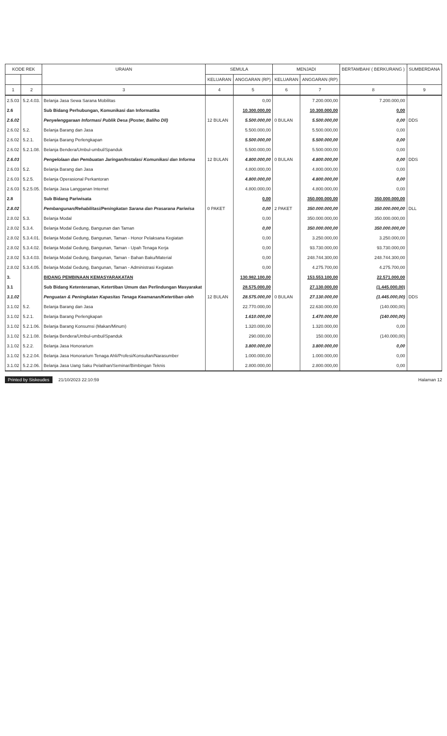| KODE REK | | URAIAN | SEMULA | | MENJADI | | BERTAMBAH/ ( BERKURANG ) | SUMBERDANA |
| --- | --- | --- | --- | --- | --- | --- | --- | --- |
| | | | KELUARAN | ANGGARAN (RP) | KELUARAN | ANGGARAN (RP) | | |
| 1 | 2 | 3 | 4 | 5 | 6 | 7 | 8 | 9 |
| 2.5.03 | 5.2.4.03. | Belanja Jasa Sewa Sarana Mobilitas | | 0,00 | | 7.200.000,00 | 7.200.000,00 | |
| 2.6 | | Sub Bidang Perhubungan, Komunikasi dan Informatika | | 10.300.000,00 | | 10.300.000,00 | 0,00 | |
| 2.6.02 | | Penyelenggaraan Informasi Publik Desa (Poster, Baliho Dll) | 12 BULAN | 5.500.000,00 | 0 BULAN | 5.500.000,00 | 0,00 | DDS |
| 2.6.02 | 5.2. | Belanja Barang dan Jasa | | 5.500.000,00 | | 5.500.000,00 | 0,00 | |
| 2.6.02 | 5.2.1. | Belanja Barang Perlengkapan | | 5.500.000,00 | | 5.500.000,00 | 0,00 | |
| 2.6.02 | 5.2.1.08. | Belanja Bendera/Umbul-umbul/Spanduk | | 5.500.000,00 | | 5.500.000,00 | 0,00 | |
| 2.6.03 | | Pengelolaan dan Pembuatan Jaringan/Instalasi Komunikasi dan Informa | 12 BULAN | 4.800.000,00 | 0 BULAN | 4.800.000,00 | 0,00 | DDS |
| 2.6.03 | 5.2. | Belanja Barang dan Jasa | | 4.800.000,00 | | 4.800.000,00 | 0,00 | |
| 2.6.03 | 5.2.5. | Belanja Operasional Perkantoran | | 4.800.000,00 | | 4.800.000,00 | 0,00 | |
| 2.6.03 | 5.2.5.05. | Belanja Jasa Langganan Internet | | 4.800.000,00 | | 4.800.000,00 | 0,00 | |
| 2.8 | | Sub Bidang Pariwisata | | 0,00 | | 350.000.000,00 | 350.000.000,00 | |
| 2.8.02 | | Pembangunan/Rehabilitasi/Peningkatan Sarana dan Prasarana Pariwisa | 0 PAKET | 0,00 | 2 PAKET | 350.000.000,00 | 350.000.000,00 | DLL |
| 2.8.02 | 5.3. | Belanja Modal | | 0,00 | | 350.000.000,00 | 350.000.000,00 | |
| 2.8.02 | 5.3.4. | Belanja Modal Gedung, Bangunan dan Taman | | 0,00 | | 350.000.000,00 | 350.000.000,00 | |
| 2.8.02 | 5.3.4.01. | Belanja Modal Gedung, Bangunan, Taman - Honor Pelaksana Kegiatan | | 0,00 | | 3.250.000,00 | 3.250.000,00 | |
| 2.8.02 | 5.3.4.02. | Belanja Modal Gedung, Bangunan, Taman - Upah Tenaga Kerja | | 0,00 | | 93.730.000,00 | 93.730.000,00 | |
| 2.8.02 | 5.3.4.03. | Belanja Modal Gedung, Bangunan, Taman - Bahan Baku/Material | | 0,00 | | 248.744.300,00 | 248.744.300,00 | |
| 2.8.02 | 5.3.4.05. | Belanja Modal Gedung, Bangunan, Taman - Administrasi Kegiatan | | 0,00 | | 4.275.700,00 | 4.275.700,00 | |
| 3. | | BIDANG PEMBINAAN KEMASYARAKATAN | | 130.982.100,00 | | 153.553.100,00 | 22.571.000,00 | |
| 3.1 | | Sub Bidang Ketenteraman, Ketertiban Umum dan Perlindungan Masyarakat | | 28.575.000,00 | | 27.130.000,00 | (1.445.000,00) | |
| 3.1.02 | | Penguatan & Peningkatan Kapasitas Tenaga Keamanan/Ketertiban oleh | 12 BULAN | 28.575.000,00 | 0 BULAN | 27.130.000,00 | (1.445.000,00) | DDS |
| 3.1.02 | 5.2. | Belanja Barang dan Jasa | | 22.770.000,00 | | 22.630.000,00 | (140.000,00) | |
| 3.1.02 | 5.2.1. | Belanja Barang Perlengkapan | | 1.610.000,00 | | 1.470.000,00 | (140.000,00) | |
| 3.1.02 | 5.2.1.06. | Belanja Barang Konsumsi (Makan/Minum) | | 1.320.000,00 | | 1.320.000,00 | 0,00 | |
| 3.1.02 | 5.2.1.08. | Belanja Bendera/Umbul-umbul/Spanduk | | 290.000,00 | | 150.000,00 | (140.000,00) | |
| 3.1.02 | 5.2.2. | Belanja Jasa Honorarium | | 3.800.000,00 | | 3.800.000,00 | 0,00 | |
| 3.1.02 | 5.2.2.04. | Belanja Jasa Honorarium Tenaga Ahli/Profesi/Konsultan/Narasumber | | 1.000.000,00 | | 1.000.000,00 | 0,00 | |
| 3.1.02 | 5.2.2.06. | Belanja Jasa Uang Saku Pelatihan/Seminar/Bimbingan Teknis | | 2.800.000,00 | | 2.800.000,00 | 0,00 | |
Printed by Siskeudes 21/10/2023 22:10:59
Halaman 12